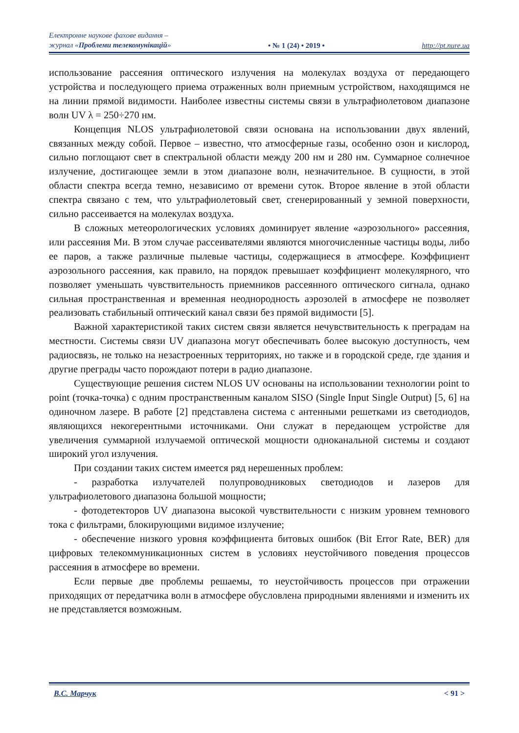Електронне наукове фахове видання –
журнал «Проблеми телекомунікацій»
• № 1 (24) • 2019 •
http://pt.nure.ua
использование рассеяния оптического излучения на молекулах воздуха от передающего устройства и последующего приема отраженных волн приемным устройством, находящимся не на линии прямой видимости. Наиболее известны системы связи в ультрафиолетовом диапазоне волн UV λ = 250÷270 нм.
Концепция NLOS ультрафиолетовой связи основана на использовании двух явлений, связанных между собой. Первое – известно, что атмосферные газы, особенно озон и кислород, сильно поглощают свет в спектральной области между 200 нм и 280 нм. Суммарное солнечное излучение, достигающее земли в этом диапазоне волн, незначительное. В сущности, в этой области спектра всегда темно, независимо от времени суток. Второе явление в этой области спектра связано с тем, что ультрафиолетовый свет, сгенерированный у земной поверхности, сильно рассеивается на молекулах воздуха.
В сложных метеорологических условиях доминирует явление «аэрозольного» рассеяния, или рассеяния Ми. В этом случае рассеивателями являются многочисленные частицы воды, либо ее паров, а также различные пылевые частицы, содержащиеся в атмосфере. Коэффициент аэрозольного рассеяния, как правило, на порядок превышает коэффициент молекулярного, что позволяет уменьшать чувствительность приемников рассеянного оптического сигнала, однако сильная пространственная и временная неоднородность аэрозолей в атмосфере не позволяет реализовать стабильный оптический канал связи без прямой видимости [5].
Важной характеристикой таких систем связи является нечувствительность к преградам на местности. Системы связи UV диапазона могут обеспечивать более высокую доступность, чем радиосвязь, не только на незастроенных территориях, но также и в городской среде, где здания и другие преграды часто порождают потери в радио диапазоне.
Существующие решения систем NLOS UV основаны на использовании технологии point to point (точка-точка) с одним пространственным каналом SISO (Single Input Single Output) [5, 6] на одиночном лазере. В работе [2] представлена система с антенными решетками из светодиодов, являющихся некогерентными источниками. Они служат в передающем устройстве для увеличения суммарной излучаемой оптической мощности одноканальной системы и создают широкий угол излучения.
При создании таких систем имеется ряд нерешенных проблем:
- разработка излучателей полупроводниковых светодиодов и лазеров для ультрафиолетового диапазона большой мощности;
- фотодетекторов UV диапазона высокой чувствительности с низким уровнем темнового тока с фильтрами, блокирующими видимое излучение;
- обеспечение низкого уровня коэффициента битовых ошибок (Bit Error Rate, BER) для цифровых телекоммуникационных систем в условиях неустойчивого поведения процессов рассеяния в атмосфере во времени.
Если первые две проблемы решаемы, то неустойчивость процессов при отражении приходящих от передатчика волн в атмосфере обусловлена природными явлениями и изменить их не представляется возможным.
В.С. Марчук < 91 >